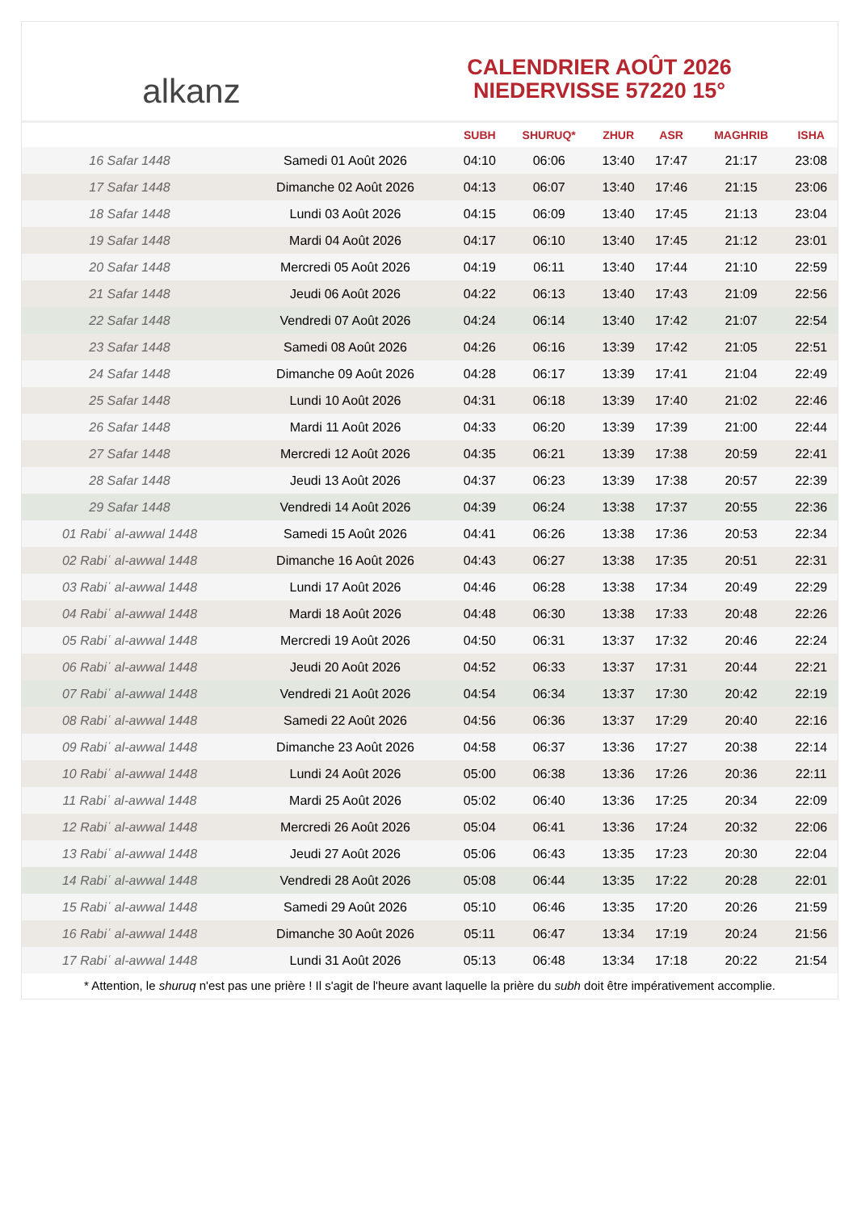alkanz
CALENDRIER AOÛT 2026
NIEDERVISSE 57220 15°
| | | SUBH | SHURUQ* | ZHUR | ASR | MAGHRIB | ISHA |
| --- | --- | --- | --- | --- | --- | --- | --- |
| 16 Safar 1448 | Samedi 01 Août 2026 | 04:10 | 06:06 | 13:40 | 17:47 | 21:17 | 23:08 |
| 17 Safar 1448 | Dimanche 02 Août 2026 | 04:13 | 06:07 | 13:40 | 17:46 | 21:15 | 23:06 |
| 18 Safar 1448 | Lundi 03 Août 2026 | 04:15 | 06:09 | 13:40 | 17:45 | 21:13 | 23:04 |
| 19 Safar 1448 | Mardi 04 Août 2026 | 04:17 | 06:10 | 13:40 | 17:45 | 21:12 | 23:01 |
| 20 Safar 1448 | Mercredi 05 Août 2026 | 04:19 | 06:11 | 13:40 | 17:44 | 21:10 | 22:59 |
| 21 Safar 1448 | Jeudi 06 Août 2026 | 04:22 | 06:13 | 13:40 | 17:43 | 21:09 | 22:56 |
| 22 Safar 1448 | Vendredi 07 Août 2026 | 04:24 | 06:14 | 13:40 | 17:42 | 21:07 | 22:54 |
| 23 Safar 1448 | Samedi 08 Août 2026 | 04:26 | 06:16 | 13:39 | 17:42 | 21:05 | 22:51 |
| 24 Safar 1448 | Dimanche 09 Août 2026 | 04:28 | 06:17 | 13:39 | 17:41 | 21:04 | 22:49 |
| 25 Safar 1448 | Lundi 10 Août 2026 | 04:31 | 06:18 | 13:39 | 17:40 | 21:02 | 22:46 |
| 26 Safar 1448 | Mardi 11 Août 2026 | 04:33 | 06:20 | 13:39 | 17:39 | 21:00 | 22:44 |
| 27 Safar 1448 | Mercredi 12 Août 2026 | 04:35 | 06:21 | 13:39 | 17:38 | 20:59 | 22:41 |
| 28 Safar 1448 | Jeudi 13 Août 2026 | 04:37 | 06:23 | 13:39 | 17:38 | 20:57 | 22:39 |
| 29 Safar 1448 | Vendredi 14 Août 2026 | 04:39 | 06:24 | 13:38 | 17:37 | 20:55 | 22:36 |
| 01 Rabiʿ al-awwal 1448 | Samedi 15 Août 2026 | 04:41 | 06:26 | 13:38 | 17:36 | 20:53 | 22:34 |
| 02 Rabiʿ al-awwal 1448 | Dimanche 16 Août 2026 | 04:43 | 06:27 | 13:38 | 17:35 | 20:51 | 22:31 |
| 03 Rabiʿ al-awwal 1448 | Lundi 17 Août 2026 | 04:46 | 06:28 | 13:38 | 17:34 | 20:49 | 22:29 |
| 04 Rabiʿ al-awwal 1448 | Mardi 18 Août 2026 | 04:48 | 06:30 | 13:38 | 17:33 | 20:48 | 22:26 |
| 05 Rabiʿ al-awwal 1448 | Mercredi 19 Août 2026 | 04:50 | 06:31 | 13:37 | 17:32 | 20:46 | 22:24 |
| 06 Rabiʿ al-awwal 1448 | Jeudi 20 Août 2026 | 04:52 | 06:33 | 13:37 | 17:31 | 20:44 | 22:21 |
| 07 Rabiʿ al-awwal 1448 | Vendredi 21 Août 2026 | 04:54 | 06:34 | 13:37 | 17:30 | 20:42 | 22:19 |
| 08 Rabiʿ al-awwal 1448 | Samedi 22 Août 2026 | 04:56 | 06:36 | 13:37 | 17:29 | 20:40 | 22:16 |
| 09 Rabiʿ al-awwal 1448 | Dimanche 23 Août 2026 | 04:58 | 06:37 | 13:36 | 17:27 | 20:38 | 22:14 |
| 10 Rabiʿ al-awwal 1448 | Lundi 24 Août 2026 | 05:00 | 06:38 | 13:36 | 17:26 | 20:36 | 22:11 |
| 11 Rabiʿ al-awwal 1448 | Mardi 25 Août 2026 | 05:02 | 06:40 | 13:36 | 17:25 | 20:34 | 22:09 |
| 12 Rabiʿ al-awwal 1448 | Mercredi 26 Août 2026 | 05:04 | 06:41 | 13:36 | 17:24 | 20:32 | 22:06 |
| 13 Rabiʿ al-awwal 1448 | Jeudi 27 Août 2026 | 05:06 | 06:43 | 13:35 | 17:23 | 20:30 | 22:04 |
| 14 Rabiʿ al-awwal 1448 | Vendredi 28 Août 2026 | 05:08 | 06:44 | 13:35 | 17:22 | 20:28 | 22:01 |
| 15 Rabiʿ al-awwal 1448 | Samedi 29 Août 2026 | 05:10 | 06:46 | 13:35 | 17:20 | 20:26 | 21:59 |
| 16 Rabiʿ al-awwal 1448 | Dimanche 30 Août 2026 | 05:11 | 06:47 | 13:34 | 17:19 | 20:24 | 21:56 |
| 17 Rabiʿ al-awwal 1448 | Lundi 31 Août 2026 | 05:13 | 06:48 | 13:34 | 17:18 | 20:22 | 21:54 |
* Attention, le shuruq n'est pas une prière ! Il s'agit de l'heure avant laquelle la prière du subh doit être impérativement accomplie.